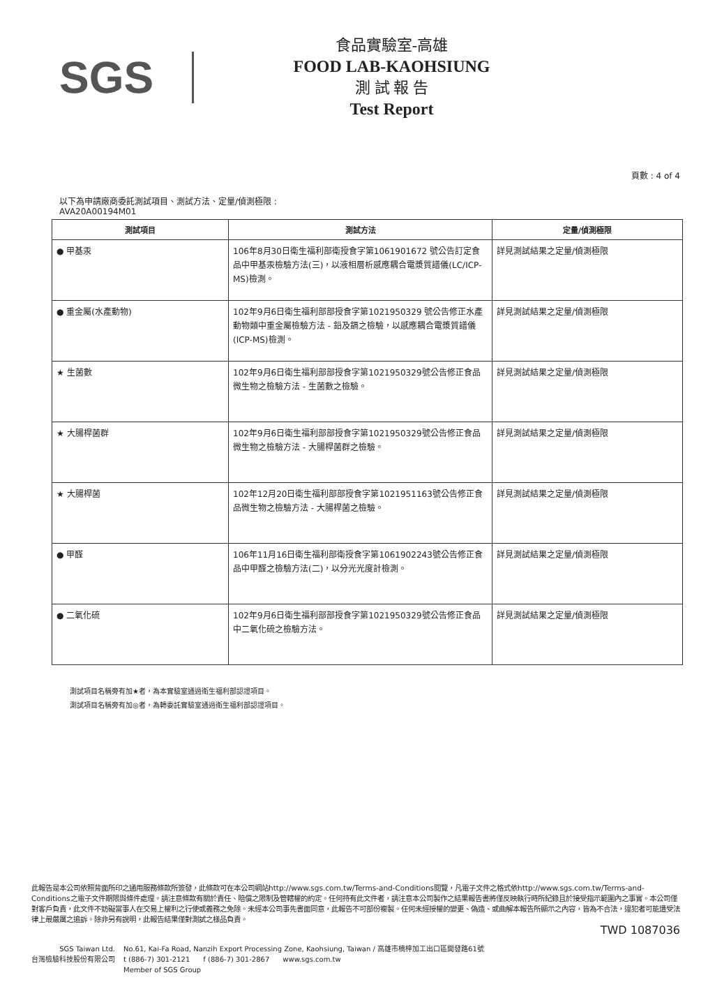SGS
食品實驗室-高雄
FOOD LAB-KAOHSIUNG
測 試 報 告
Test Report
頁數 : 4 of 4
以下為申請廠商委託測試項目、測試方法、定量/偵測極限 :
AVA20A00194M01
| 測試項目 | 測試方法 | 定量/偵測極限 |
| --- | --- | --- |
| ● 甲基汞 | 106年8月30日衛生福利部衛授食字第1061901672 號公告訂定食品中甲基汞檢驗方法(三)，以液相層析感應耦合電漿質譜儀(LC/ICP-MS)檢測。 | 詳見測試結果之定量/偵測極限 |
| ● 重金屬(水產動物) | 102年9月6日衛生福利部部授食字第1021950329 號公告修正水產動物類中重金屬檢驗方法 - 鉛及鎘之檢驗，以感應耦合電漿質譜儀(ICP-MS)檢測。 | 詳見測試結果之定量/偵測極限 |
| ★ 生菌數 | 102年9月6日衛生福利部部授食字第1021950329號公告修正食品微生物之檢驗方法 - 生菌數之檢驗。 | 詳見測試結果之定量/偵測極限 |
| ★ 大腸桿菌群 | 102年9月6日衛生福利部部授食字第1021950329號公告修正食品微生物之檢驗方法 - 大腸桿菌群之檢驗。 | 詳見測試結果之定量/偵測極限 |
| ★ 大腸桿菌 | 102年12月20日衛生福利部部授食字第1021951163號公告修正食品微生物之檢驗方法 - 大腸桿菌之檢驗。 | 詳見測試結果之定量/偵測極限 |
| ● 甲醛 | 106年11月16日衛生福利部衛授食字第1061902243號公告修正食品中甲醛之檢驗方法(二)，以分光光度計檢測。 | 詳見測試結果之定量/偵測極限 |
| ● 二氧化硫 | 102年9月6日衛生福利部部授食字第1021950329號公告修正食品中二氧化硫之檢驗方法。 | 詳見測試結果之定量/偵測極限 |
測試項目名稱旁有加★者，為本實驗室通過衛生福利部認證項目。
測試項目名稱旁有加◎者，為轉委託實驗室通過衛生福利部認證項目。
此報告是本公司依照背面所印之通用服務條款所簽發，此條款可在本公司網站http://www.sgs.com.tw/Terms-and-Conditions閱覽，凡電子文件之格式依http://www.sgs.com.tw/Terms-and-Conditions之電子文件期限與條件處理。請注意條款有關於責任、賠償之限制及管轄權的約定。任何持有此文件者，請注意本公司製作之結果報告書將僅反映執行時所紀錄且於接受指示範圍內之事實。本公司僅對客戶負責，此文件不妨礙當事人在交易上權利之行使或義務之免除。未經本公司事先書面同意，此報告不可部份複製。任何未經授權的變更、偽造、或曲解本報告所顯示之內容，皆為不合法，違犯者可能遭受法律上最嚴厲之追訴。除非另有說明，此報告結果僅對測試之樣品負責。
TWD 1087036
SGS Taiwan Ltd.
台灣檢驗科技股份有限公司
No.61, Kai-Fa Road, Nanzih Export Processing Zone, Kaohsiung, Taiwan / 高雄市楠梓加工出口區開發路61號
t (886-7) 301-2121 f (886-7) 301-2867 www.sgs.com.tw
Member of SGS Group